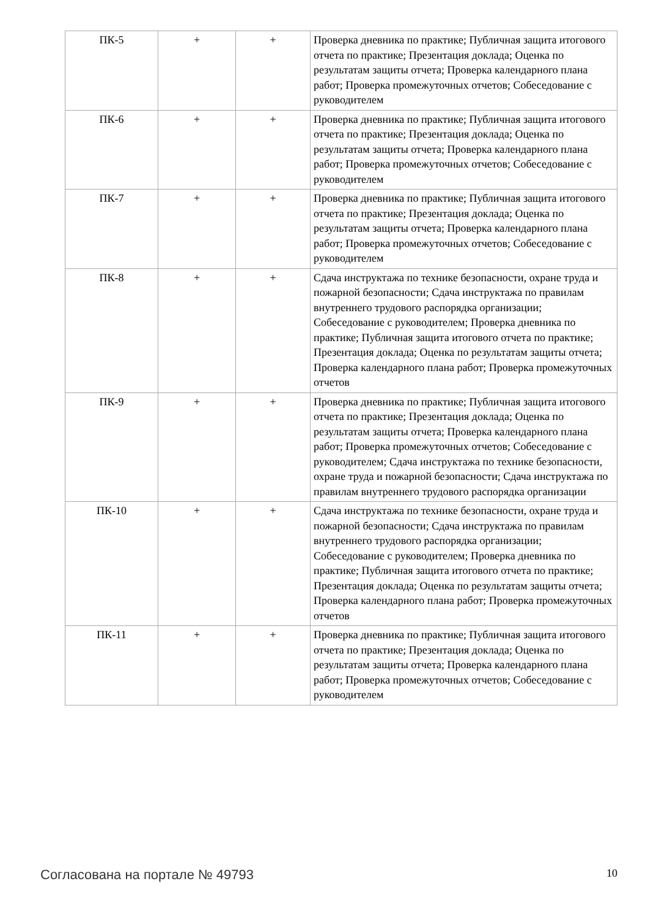| ПК-5 | + | + | Проверка дневника по практике; Публичная защита итогового отчета по практике; Презентация доклада; Оценка по результатам защиты отчета; Проверка календарного плана работ; Проверка промежуточных отчетов; Собеседование с руководителем |
| ПК-6 | + | + | Проверка дневника по практике; Публичная защита итогового отчета по практике; Презентация доклада; Оценка по результатам защиты отчета; Проверка календарного плана работ; Проверка промежуточных отчетов; Собеседование с руководителем |
| ПК-7 | + | + | Проверка дневника по практике; Публичная защита итогового отчета по практике; Презентация доклада; Оценка по результатам защиты отчета; Проверка календарного плана работ; Проверка промежуточных отчетов; Собеседование с руководителем |
| ПК-8 | + | + | Сдача инструктажа по технике безопасности, охране труда и пожарной безопасности; Сдача инструктажа по правилам внутреннего трудового распорядка организации; Собеседование с руководителем; Проверка дневника по практике; Публичная защита итогового отчета по практике; Презентация доклада; Оценка по результатам защиты отчета; Проверка календарного плана работ; Проверка промежуточных отчетов |
| ПК-9 | + | + | Проверка дневника по практике; Публичная защита итогового отчета по практике; Презентация доклада; Оценка по результатам защиты отчета; Проверка календарного плана работ; Проверка промежуточных отчетов; Собеседование с руководителем; Сдача инструктажа по технике безопасности, охране труда и пожарной безопасности; Сдача инструктажа по правилам внутреннего трудового распорядка организации |
| ПК-10 | + | + | Сдача инструктажа по технике безопасности, охране труда и пожарной безопасности; Сдача инструктажа по правилам внутреннего трудового распорядка организации; Собеседование с руководителем; Проверка дневника по практике; Публичная защита итогового отчета по практике; Презентация доклада; Оценка по результатам защиты отчета; Проверка календарного плана работ; Проверка промежуточных отчетов |
| ПК-11 | + | + | Проверка дневника по практике; Публичная защита итогового отчета по практике; Презентация доклада; Оценка по результатам защиты отчета; Проверка календарного плана работ; Проверка промежуточных отчетов; Собеседование с руководителем |
Согласована на портале № 49793 10